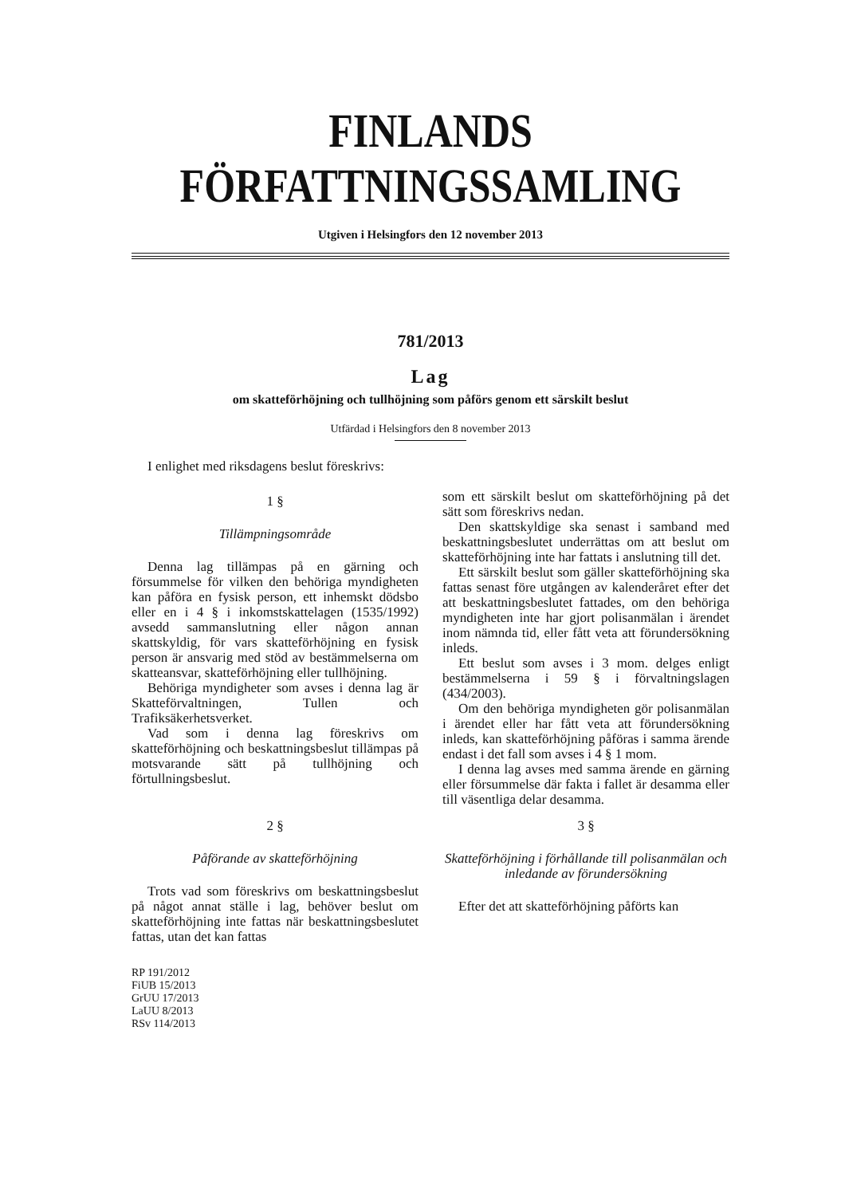FINLANDS FÖRFATTNINGSSAMLING
Utgiven i Helsingfors den 12 november 2013
781/2013
Lag
om skatteförhöjning och tullhöjning som påförs genom ett särskilt beslut
Utfärdad i Helsingfors den 8 november 2013
I enlighet med riksdagens beslut föreskrivs:
1 §
Tillämpningsområde
Denna lag tillämpas på en gärning och försummelse för vilken den behöriga myndigheten kan påföra en fysisk person, ett inhemskt dödsbo eller en i 4 § i inkomstskattelagen (1535/1992) avsedd sammanslutning eller någon annan skattskyldig, för vars skatteförhöjning en fysisk person är ansvarig med stöd av bestämmelserna om skatteansvar, skatteförhöjning eller tullhöjning.
Behöriga myndigheter som avses i denna lag är Skatteförvaltningen, Tullen och Trafiksäkerhetsverket.
Vad som i denna lag föreskrivs om skatteförhöjning och beskattningsbeslut tillämpas på motsvarande sätt på tullhöjning och förtullningsbeslut.
2 §
Påförande av skatteförhöjning
Trots vad som föreskrivs om beskattningsbeslut på något annat ställe i lag, behöver beslut om skatteförhöjning inte fattas när beskattningsbeslutet fattas, utan det kan fattas
RP 191/2012
FiUB 15/2013
GrUU 17/2013
LaUU 8/2013
RSv 114/2013
som ett särskilt beslut om skatteförhöjning på det sätt som föreskrivs nedan.
Den skattskyldige ska senast i samband med beskattningsbeslutet underrättas om att beslut om skatteförhöjning inte har fattats i anslutning till det.
Ett särskilt beslut som gäller skatteförhöjning ska fattas senast före utgången av kalenderåret efter det att beskattningsbeslutet fattades, om den behöriga myndigheten inte har gjort polisanmälan i ärendet inom nämnda tid, eller fått veta att förundersökning inleds.
Ett beslut som avses i 3 mom. delges enligt bestämmelserna i 59 § i förvaltningslagen (434/2003).
Om den behöriga myndigheten gör polisanmälan i ärendet eller har fått veta att förundersökning inleds, kan skatteförhöjning påföras i samma ärende endast i det fall som avses i 4 § 1 mom.
I denna lag avses med samma ärende en gärning eller försummelse där fakta i fallet är desamma eller till väsentliga delar desamma.
3 §
Skatteförhöjning i förhållande till polisanmälan och inledande av förundersökning
Efter det att skatteförhöjning påförts kan